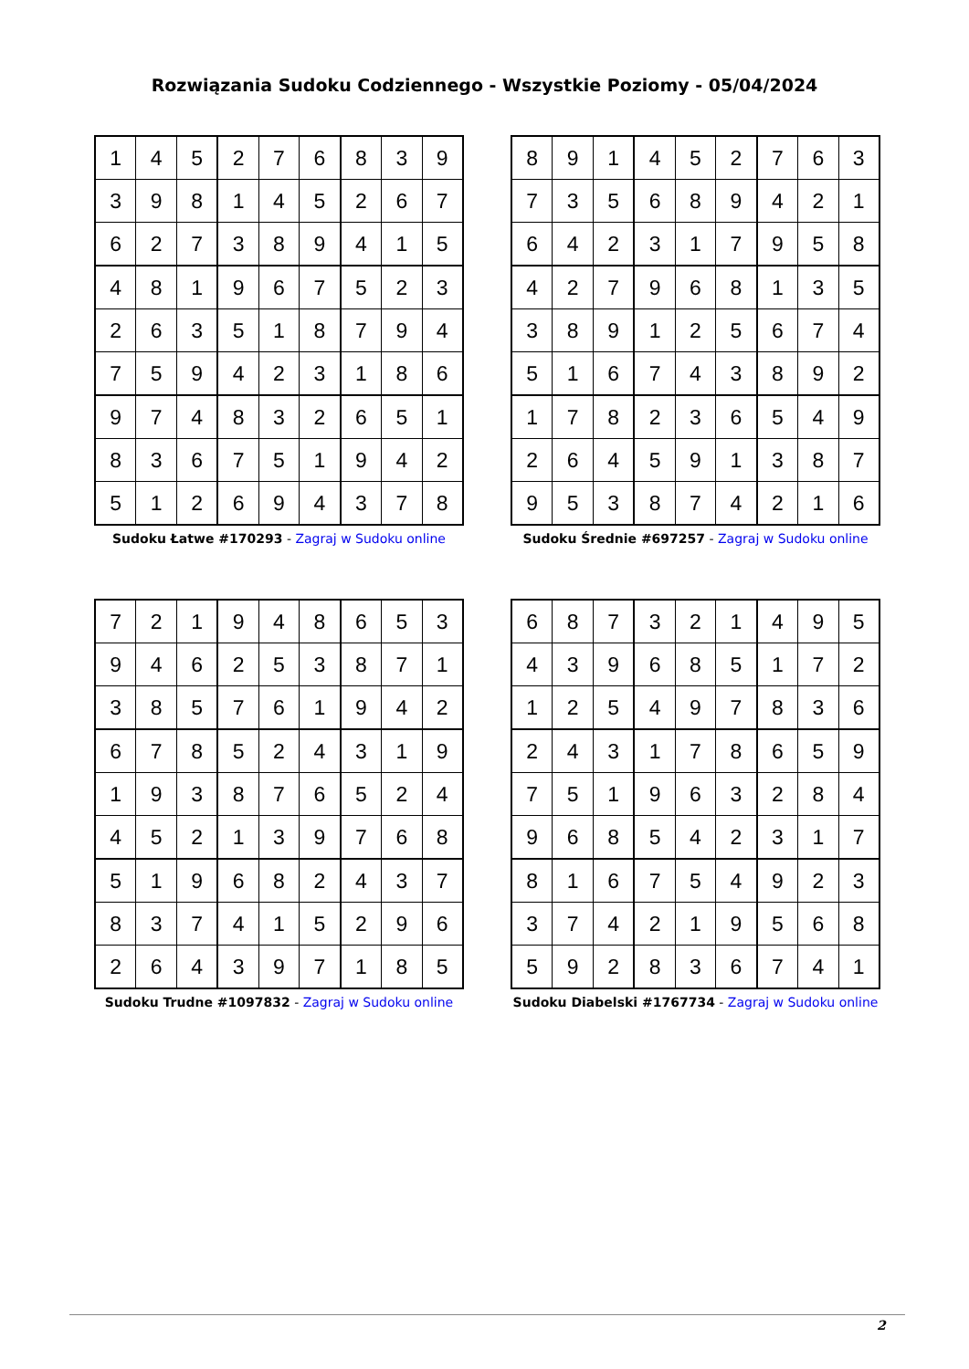Rozwiązania Sudoku Codziennego - Wszystkie Poziomy - 05/04/2024
| 1 | 4 | 5 | 2 | 7 | 6 | 8 | 3 | 9 |
| 3 | 9 | 8 | 1 | 4 | 5 | 2 | 6 | 7 |
| 6 | 2 | 7 | 3 | 8 | 9 | 4 | 1 | 5 |
| 4 | 8 | 1 | 9 | 6 | 7 | 5 | 2 | 3 |
| 2 | 6 | 3 | 5 | 1 | 8 | 7 | 9 | 4 |
| 7 | 5 | 9 | 4 | 2 | 3 | 1 | 8 | 6 |
| 9 | 7 | 4 | 8 | 3 | 2 | 6 | 5 | 1 |
| 8 | 3 | 6 | 7 | 5 | 1 | 9 | 4 | 2 |
| 5 | 1 | 2 | 6 | 9 | 4 | 3 | 7 | 8 |
Sudoku Łatwe #170293 - Zagraj w Sudoku online
| 8 | 9 | 1 | 4 | 5 | 2 | 7 | 6 | 3 |
| 7 | 3 | 5 | 6 | 8 | 9 | 4 | 2 | 1 |
| 6 | 4 | 2 | 3 | 1 | 7 | 9 | 5 | 8 |
| 4 | 2 | 7 | 9 | 6 | 8 | 1 | 3 | 5 |
| 3 | 8 | 9 | 1 | 2 | 5 | 6 | 7 | 4 |
| 5 | 1 | 6 | 7 | 4 | 3 | 8 | 9 | 2 |
| 1 | 7 | 8 | 2 | 3 | 6 | 5 | 4 | 9 |
| 2 | 6 | 4 | 5 | 9 | 1 | 3 | 8 | 7 |
| 9 | 5 | 3 | 8 | 7 | 4 | 2 | 1 | 6 |
Sudoku Średnie #697257 - Zagraj w Sudoku online
| 7 | 2 | 1 | 9 | 4 | 8 | 6 | 5 | 3 |
| 9 | 4 | 6 | 2 | 5 | 3 | 8 | 7 | 1 |
| 3 | 8 | 5 | 7 | 6 | 1 | 9 | 4 | 2 |
| 6 | 7 | 8 | 5 | 2 | 4 | 3 | 1 | 9 |
| 1 | 9 | 3 | 8 | 7 | 6 | 5 | 2 | 4 |
| 4 | 5 | 2 | 1 | 3 | 9 | 7 | 6 | 8 |
| 5 | 1 | 9 | 6 | 8 | 2 | 4 | 3 | 7 |
| 8 | 3 | 7 | 4 | 1 | 5 | 2 | 9 | 6 |
| 2 | 6 | 4 | 3 | 9 | 7 | 1 | 8 | 5 |
Sudoku Trudne #1097832 - Zagraj w Sudoku online
| 6 | 8 | 7 | 3 | 2 | 1 | 4 | 9 | 5 |
| 4 | 3 | 9 | 6 | 8 | 5 | 1 | 7 | 2 |
| 1 | 2 | 5 | 4 | 9 | 7 | 8 | 3 | 6 |
| 2 | 4 | 3 | 1 | 7 | 8 | 6 | 5 | 9 |
| 7 | 5 | 1 | 9 | 6 | 3 | 2 | 8 | 4 |
| 9 | 6 | 8 | 5 | 4 | 2 | 3 | 1 | 7 |
| 8 | 1 | 6 | 7 | 5 | 4 | 9 | 2 | 3 |
| 3 | 7 | 4 | 2 | 1 | 9 | 5 | 6 | 8 |
| 5 | 9 | 2 | 8 | 3 | 6 | 7 | 4 | 1 |
Sudoku Diabelski #1767734 - Zagraj w Sudoku online
2